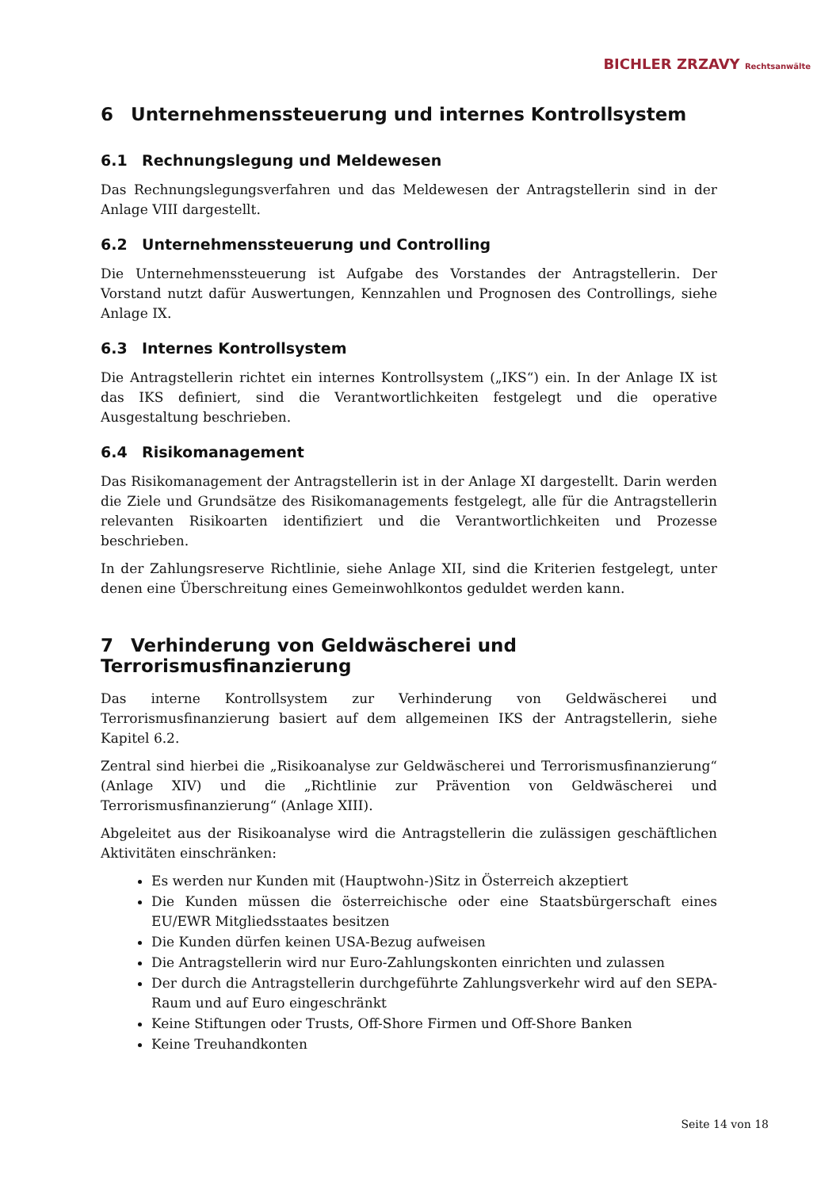BICHLER ZRZAVY Rechtsanwälte
6 Unternehmenssteuerung und internes Kontrollsystem
6.1 Rechnungslegung und Meldewesen
Das Rechnungslegungsverfahren und das Meldewesen der Antragstellerin sind in der Anlage VIII dargestellt.
6.2 Unternehmenssteuerung und Controlling
Die Unternehmenssteuerung ist Aufgabe des Vorstandes der Antragstellerin. Der Vorstand nutzt dafür Auswertungen, Kennzahlen und Prognosen des Controllings, siehe Anlage IX.
6.3 Internes Kontrollsystem
Die Antragstellerin richtet ein internes Kontrollsystem („IKS“) ein. In der Anlage IX ist das IKS definiert, sind die Verantwortlichkeiten festgelegt und die operative Ausgestaltung beschrieben.
6.4 Risikomanagement
Das Risikomanagement der Antragstellerin ist in der Anlage XI dargestellt. Darin werden die Ziele und Grundsätze des Risikomanagements festgelegt, alle für die Antragstellerin relevanten Risikoarten identifiziert und die Verantwortlichkeiten und Prozesse beschrieben.
In der Zahlungsreserve Richtlinie, siehe Anlage XII, sind die Kriterien festgelegt, unter denen eine Überschreitung eines Gemeinwohlkontos geduldet werden kann.
7 Verhinderung von Geldwäscherei und Terrorismusfinanzierung
Das interne Kontrollsystem zur Verhinderung von Geldwäscherei und Terrorismusfinanzierung basiert auf dem allgemeinen IKS der Antragstellerin, siehe Kapitel 6.2.
Zentral sind hierbei die „Risikoanalyse zur Geldwäscherei und Terrorismusfinanzierung“ (Anlage XIV) und die „Richtlinie zur Prävention von Geldwäscherei und Terrorismusfinanzierung“ (Anlage XIII).
Abgeleitet aus der Risikoanalyse wird die Antragstellerin die zulässigen geschäftlichen Aktivitäten einschränken:
Es werden nur Kunden mit (Hauptwohn-)Sitz in Österreich akzeptiert
Die Kunden müssen die österreichische oder eine Staatsbürgerschaft eines EU/EWR Mitgliedsstaates besitzen
Die Kunden dürfen keinen USA-Bezug aufweisen
Die Antragstellerin wird nur Euro-Zahlungskonten einrichten und zulassen
Der durch die Antragstellerin durchgeführte Zahlungsverkehr wird auf den SEPA-Raum und auf Euro eingeschränkt
Keine Stiftungen oder Trusts, Off-Shore Firmen und Off-Shore Banken
Keine Treuhandkonten
Seite 14 von 18